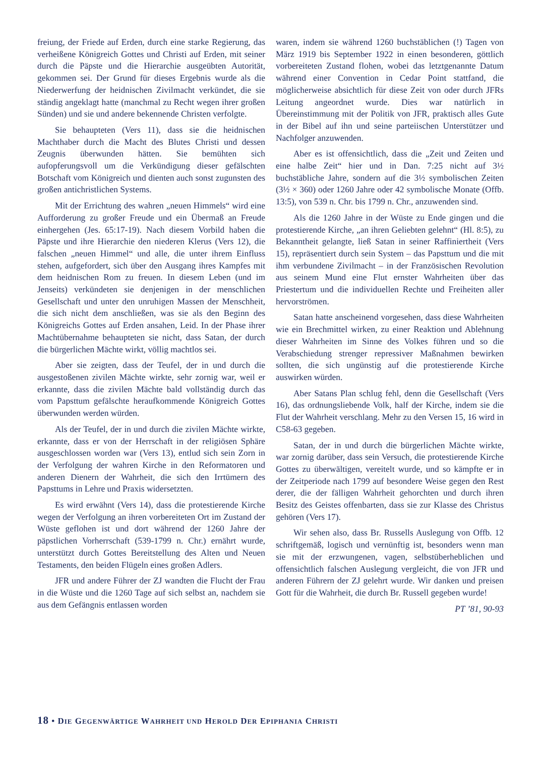freiung, der Friede auf Erden, durch eine starke Regierung, das verheißene Königreich Gottes und Christi auf Erden, mit seiner durch die Päpste und die Hierarchie ausgeübten Autorität, gekommen sei. Der Grund für dieses Ergebnis wurde als die Niederwerfung der heidnischen Zivilmacht verkündet, die sie ständig angeklagt hatte (manchmal zu Recht wegen ihrer großen Sünden) und sie und andere bekennende Christen verfolgte.
Sie behaupteten (Vers 11), dass sie die heidnischen Machthaber durch die Macht des Blutes Christi und dessen Zeugnis überwunden hätten. Sie bemühten sich aufopferungsvoll um die Verkündigung dieser gefälschten Botschaft vom Königreich und dienten auch sonst zugunsten des großen antichristlichen Systems.
Mit der Errichtung des wahren „neuen Himmels“ wird eine Aufforderung zu großer Freude und ein Übermaß an Freude einhergehen (Jes. 65:17-19). Nach diesem Vorbild haben die Päpste und ihre Hierarchie den niederen Klerus (Vers 12), die falschen „neuen Himmel“ und alle, die unter ihrem Einfluss stehen, aufgefordert, sich über den Ausgang ihres Kampfes mit dem heidnischen Rom zu freuen. In diesem Leben (und im Jenseits) verkündeten sie denjenigen in der menschlichen Gesellschaft und unter den unruhigen Massen der Menschheit, die sich nicht dem anschließen, was sie als den Beginn des Königreichs Gottes auf Erden ansahen, Leid. In der Phase ihrer Machtübernahme behaupteten sie nicht, dass Satan, der durch die bürgerlichen Mächte wirkt, völlig machtlos sei.
Aber sie zeigten, dass der Teufel, der in und durch die ausgestoßenen zivilen Mächte wirkte, sehr zornig war, weil er erkannte, dass die zivilen Mächte bald vollständig durch das vom Papsttum gefälschte heraufkommende Königreich Gottes überwunden werden würden.
Als der Teufel, der in und durch die zivilen Mächte wirkte, erkannte, dass er von der Herrschaft in der religiösen Sphäre ausgeschlossen worden war (Vers 13), entlud sich sein Zorn in der Verfolgung der wahren Kirche in den Reformatoren und anderen Dienern der Wahrheit, die sich den Irrtümern des Papsttums in Lehre und Praxis widersetzten.
Es wird erwähnt (Vers 14), dass die protestierende Kirche wegen der Verfolgung an ihren vorbereiteten Ort im Zustand der Wüste geflohen ist und dort während der 1260 Jahre der päpstlichen Vorherrschaft (539-1799 n. Chr.) ernährt wurde, unterstützt durch Gottes Bereitstellung des Alten und Neuen Testaments, den beiden Flügeln eines großen Adlers.
JFR und andere Führer der ZJ wandten die Flucht der Frau in die Wüste und die 1260 Tage auf sich selbst an, nachdem sie aus dem Gefängnis entlassen worden
waren, indem sie während 1260 buchstäblichen (!) Tagen von März 1919 bis September 1922 in einen besonderen, göttlich vorbereiteten Zustand flohen, wobei das letztgenannte Datum während einer Convention in Cedar Point stattfand, die möglicherweise absichtlich für diese Zeit von oder durch JFRs Leitung angeordnet wurde. Dies war natürlich in Übereinstimmung mit der Politik von JFR, praktisch alles Gute in der Bibel auf ihn und seine parteiischen Unterstützer und Nachfolger anzuwenden.
Aber es ist offensichtlich, dass die „Zeit und Zeiten und eine halbe Zeit“ hier und in Dan. 7:25 nicht auf 3½ buchstäbliche Jahre, sondern auf die 3½ symbolischen Zeiten (3½ × 360) oder 1260 Jahre oder 42 symbolische Monate (Offb. 13:5), von 539 n. Chr. bis 1799 n. Chr., anzuwenden sind.
Als die 1260 Jahre in der Wüste zu Ende gingen und die protestierende Kirche, „an ihren Geliebten gelehnt“ (Hl. 8:5), zu Bekanntheit gelangte, ließ Satan in seiner Raffiniertheit (Vers 15), repräsentiert durch sein System – das Papsttum und die mit ihm verbundene Zivilmacht – in der Französischen Revolution aus seinem Mund eine Flut ernster Wahrheiten über das Priestertum und die individuellen Rechte und Freiheiten aller hervorströmen.
Satan hatte anscheinend vorgesehen, dass diese Wahrheiten wie ein Brechmittel wirken, zu einer Reaktion und Ablehnung dieser Wahrheiten im Sinne des Volkes führen und so die Verabschiedung strenger repressiver Maßnahmen bewirken sollten, die sich ungünstig auf die protestierende Kirche auswirken würden.
Aber Satans Plan schlug fehl, denn die Gesellschaft (Vers 16), das ordnungsliebende Volk, half der Kirche, indem sie die Flut der Wahrheit verschlang. Mehr zu den Versen 15, 16 wird in C58-63 gegeben.
Satan, der in und durch die bürgerlichen Mächte wirkte, war zornig darüber, dass sein Versuch, die protestierende Kirche Gottes zu überwältigen, vereitelt wurde, und so kämpfte er in der Zeitperiode nach 1799 auf besondere Weise gegen den Rest derer, die der fälligen Wahrheit gehorchten und durch ihren Besitz des Geistes offenbarten, dass sie zur Klasse des Christus gehören (Vers 17).
Wir sehen also, dass Br. Russells Auslegung von Offb. 12 schriftgemäß, logisch und vernünftig ist, besonders wenn man sie mit der erzwungenen, vagen, selbstüberheblichen und offensichtlich falschen Auslegung vergleicht, die von JFR und anderen Führern der ZJ gelehrt wurde. Wir danken und preisen Gott für die Wahrheit, die durch Br. Russell gegeben wurde!
PT ’81, 90-93
18 • DIE GEGENWÄRTIGE WAHRHEIT UND HEROLD DER EPIPHANIA CHRISTI